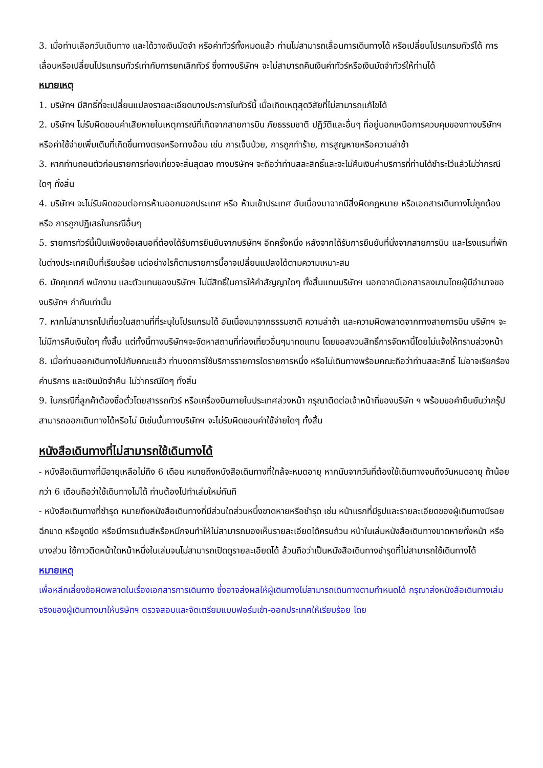3. เมื่อท่านเลือกวันเดินทาง และได้วางเงินมัดจำ หรือค่าทัวร์ทั้งหมดแล้ว ท่านไม่สามารถเลื่อนการเดินทางได้ หรือเปลี่ยนโปรแกรมทัวร์ได้ การเลื่อนหรือเปลี่ยนโปรแกรมทัวร์เท่ากับการยกเลิกทัวร์ ซึ่งทางบริษัทฯ จะไม่สามารถคืนเงินค่าทัวร์หรือเงินมัดจำทัวร์ให้ท่านได้
หมายเหตุ
1. บริษัทฯ มีสิทธิ์ที่จะเปลี่ยนแปลงรายละเอียดบางประการในทัวร์นี้ เมื่อเกิดเหตุสุดวิสัยที่ไม่สามารถแก้ไขได้
2. บริษัทฯ ไม่รับผิดชอบค่าเสียหายในเหตุการณ์ที่เกิดจากสายการบิน ภัยธรรมชาติ ปฏิวัติและอื่นๆ ที่อยู่นอกเหนือการควบคุมของทางบริษัทฯ หรือค่าใช้จ่ายเพิ่มเติมที่เกิดขึ้นทางตรงหรือทางอ้อม เช่น การเจ็บป่วย, การถูกทำร้าย, การสูญหายหรือความล่าช้า
3. หากท่านถอนตัวก่อนรายการท่องเที่ยวจะสิ้นสุดลง ทางบริษัทฯ จะถือว่าท่านสละสิทธิ์และจะไม่คืนเงินค่าบริการที่ท่านได้ชำระไว้แล้วไม่ว่ากรณีใดๆ ทั้งสิ้น
4. บริษัทฯ จะไม่รับผิดชอบต่อการห้ามออกนอกประเทศ หรือ ห้ามเข้าประเทศ อันเนื่องมาจากมีสิ่งผิดกฎหมาย หรือเอกสารเดินทางไม่ถูกต้อง หรือ การถูกปฏิเสธในกรณีอื่นๆ
5. รายการทัวร์นี้เป็นเพียงข้อเสนอที่ต้องได้รับการยืนยันจากบริษัทฯ อีกครั้งหนึ่ง หลังจากได้รับการยืนยันที่นั่งจากสายการบิน และโรงแรมที่พักในต่างประเทศเป็นที่เรียบร้อย แต่อย่างไรก็ตามรายการนี้อาจเปลี่ยนแปลงได้ตามความเหมาะสม
6. มัคคุเทศก์ พนักงาน และตัวแทนของบริษัทฯ ไม่มีสิทธิ์ในการให้คำสัญญาใดๆ ทั้งสิ้นแทนบริษัทฯ นอกจากมีเอกสารลงนามโดยผู้มีอำนาจของบริษัทฯ กำกับเท่านั้น
7. หากไม่สามารถไปเที่ยวในสถานที่ที่ระบุในโปรแกรมได้ อันเนื่องมาจากธรรมชาติ ความล่าช้า และความผิดพลาดจากทางสายการบิน บริษัทฯ จะไม่มีการคืนเงินใดๆ ทั้งสิ้น แต่ทั้งนี้ทางบริษัทฯจะจัดหาสถานที่ท่องเที่ยวอื่นๆมาทดแทน โดยขอสงวนสิทธิ์การจัดหานี้โดยไม่แจ้งให้ทราบล่วงหน้า
8. เมื่อท่านออกเดินทางไปกับคณะแล้ว ท่านงดการใช้บริการรายการใดรายการหนึ่ง หรือไม่เดินทางพร้อมคณะถือว่าท่านสละสิทธิ์ ไม่อาจเรียกร้องค่าบริการ และเงินมัดจำคืน ไม่ว่ากรณีใดๆ ทั้งสิ้น
9. ในกรณีที่ลูกค้าต้องซื้อตั๋วโดยสารรถทัวร์ หรือเครื่องบินภายในประเทศล่วงหน้า กรุณาติดต่อเจ้าหน้าที่ของบริษัท ฯ พร้อมขอคำยืนยันว่ากรุ๊ปสามารถออกเดินทางได้หรือไม่ มิเช่นนั้นทางบริษัทฯ จะไม่รับผิดชอบค่าใช้จ่ายใดๆ ทั้งสิ้น
หนังสือเดินทางที่ไม่สามารถใช้เดินทางได้
- หนังสือเดินทางที่มีอายุเหลือไม่ถึง 6 เดือน หมายถึงหนังสือเดินทางที่ใกล้จะหมดอายุ หากนับจากวันที่ต้องใช้เดินทางจนถึงวันหมดอายุ ถ้าน้อยกว่า 6 เดือนถือว่าใช้เดินทางไม่ได้ ท่านต้องไปทำเล่มใหม่ทันที
- หนังสือเดินทางที่ชำรุด หมายถึงหนังสือเดินทางที่มีส่วนใดส่วนหนึ่งขาดหายหรือชำรุด เช่น หน้าแรกที่มีรูปและรายละเอียดของผู้เดินทางมีรอยฉีกขาด หรือขูดขีด หรือมีการแต้มสีหรือหมึกจนทำให้ไม่สามารถมองเห็นรายละเอียดได้ครบถ้วน หน้าในเล่มหนังสือเดินทางขาดหายทั้งหน้า หรือบางส่วน ใช้กาวติดหน้าใดหน้าหนึ่งในเล่มจนไม่สามารถเปิดดูรายละเอียดได้ ล้วนถือว่าเป็นหนังสือเดินทางชำรุดที่ไม่สามารถใช้เดินทางได้
หมายเหตุ
เพื่อหลีกเลี่ยงข้อผิดพลาดในเรื่องเอกสารการเดินทาง ซึ่งอาจส่งผลให้ผู้เดินทางไม่สามารถเดินทางตามกำหนดได้ กรุณาส่งหนังสือเดินทางเล่มจริงของผู้เดินทางมาให้บริษัทฯ ตรวจสอบและจัดเตรียมแบบฟอร์มเข้า-ออกประเทศให้เรียบร้อย โดย